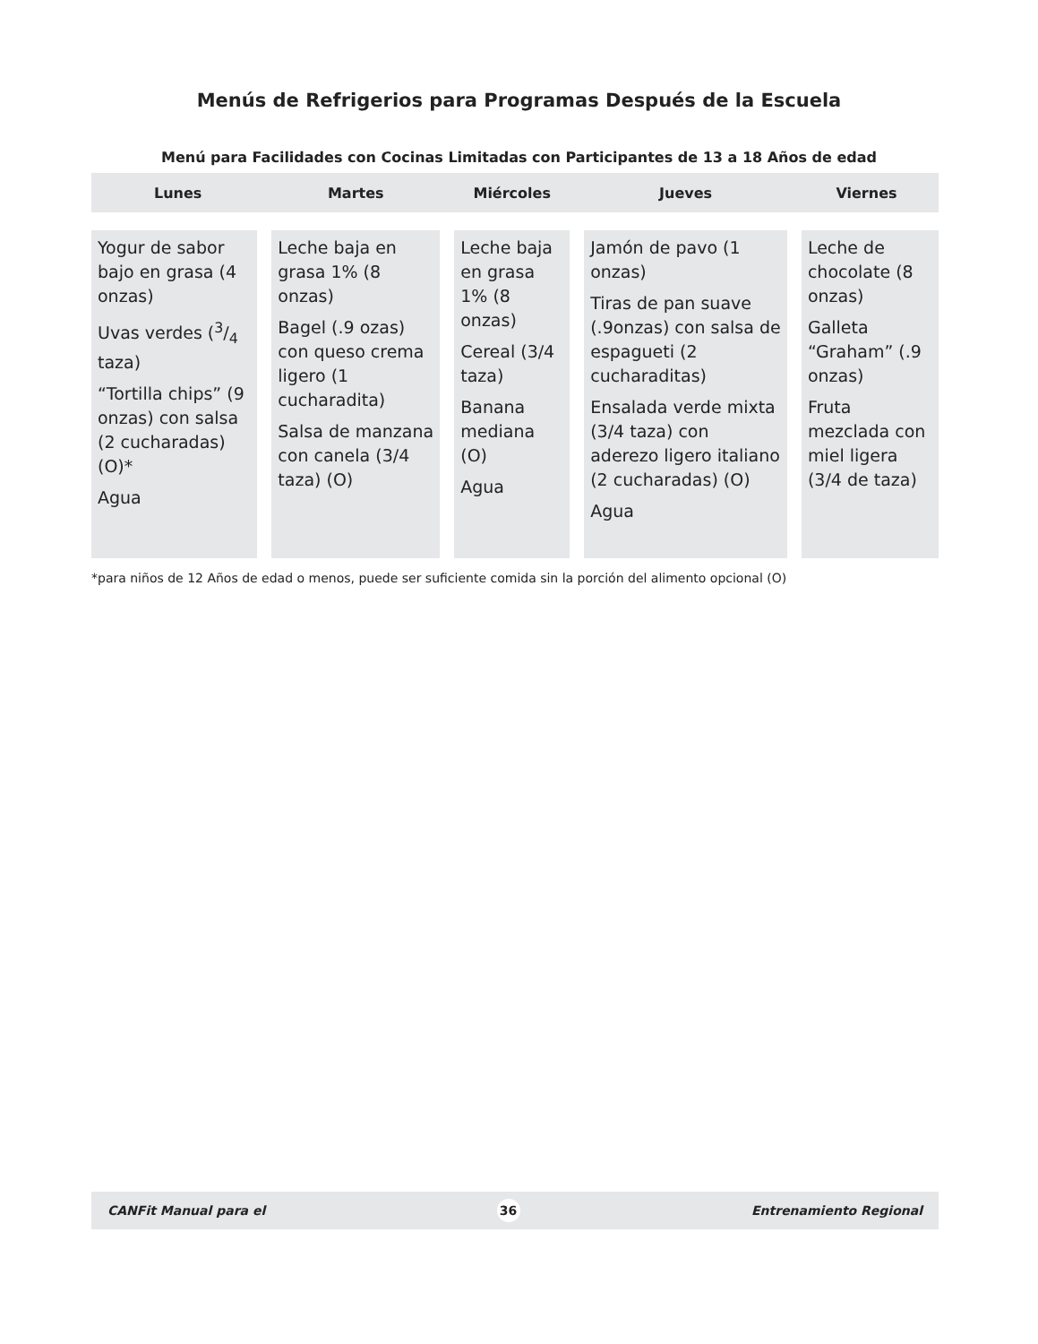Menús de Refrigerios para Programas Después de la Escuela
Menú para Facilidades con Cocinas Limitadas con Participantes de 13 a 18 Años de edad
| Lunes | Martes | Miércoles | Jueves | Viernes |
| --- | --- | --- | --- | --- |
| Yogur de sabor bajo en grasa (4 onzas) Uvas verdes (3/4 taza) “Tortilla chips” (9 onzas) con salsa (2 cucharadas) (O)* Agua | Leche baja en grasa 1% (8 onzas) Bagel (.9 ozas) con queso crema ligero (1 cucharadita) Salsa de manzana con canela (3/4 taza) (O) | Leche baja en grasa 1% (8 onzas) Cereal (3/4 taza) Banana mediana (O) Agua | Jamón de pavo (1 onzas) Tiras de pan suave (.9onzas) con salsa de espagueti (2 cucharaditas) Ensalada verde mixta (3/4 taza) con aderezo ligero italiano (2 cucharadas) (O) Agua | Leche de chocolate (8 onzas) Galleta “Graham” (.9 onzas) Fruta mezclada con miel ligera (3/4 de taza) |
*para niños de 12 Años de edad o menos, puede ser suficiente comida sin la porción del alimento opcional (O)
CANFit Manual para el 36 Entrenamiento Regional